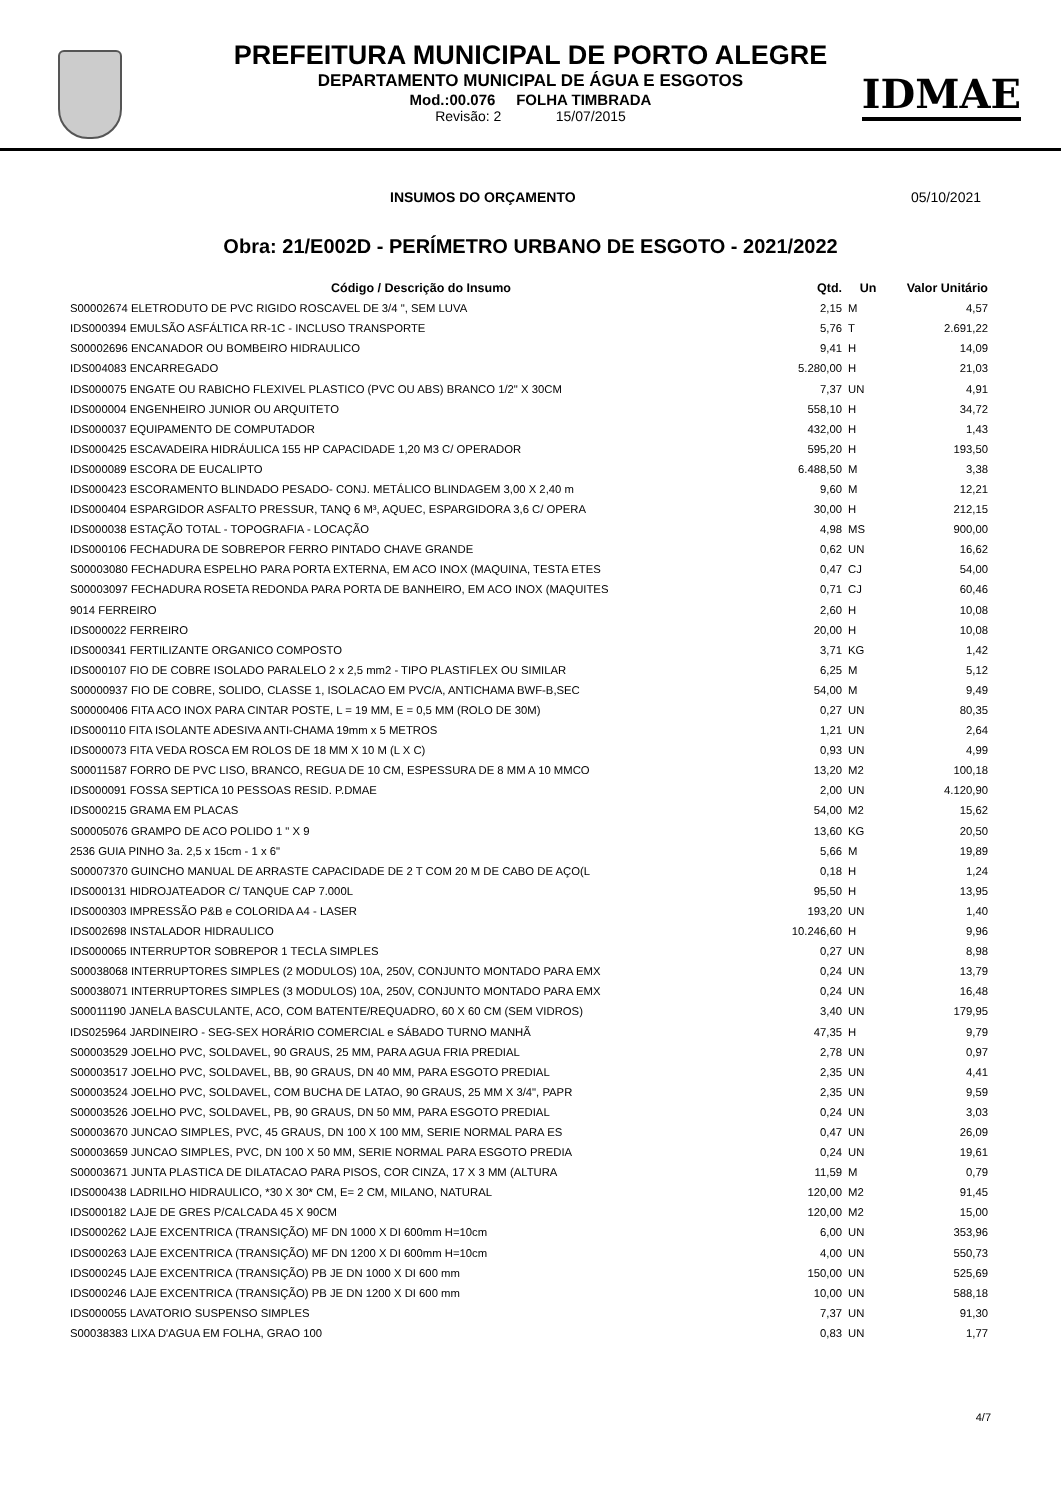PREFEITURA MUNICIPAL DE PORTO ALEGRE
DEPARTAMENTO MUNICIPAL DE ÁGUA E ESGOTOS
Mod.:00.076 FOLHA TIMBRADA
Revisão: 2 15/07/2015
IDMAE
INSUMOS DO ORÇAMENTO 05/10/2021
Obra: 21/E002D - PERÍMETRO URBANO DE ESGOTO - 2021/2022
| Código / Descrição do Insumo | Qtd. | Un | Valor Unitário |
| --- | --- | --- | --- |
| S00002674 ELETRODUTO DE PVC RIGIDO ROSCAVEL DE 3/4 ", SEM LUVA | 2,15 | M | 4,57 |
| IDS000394 EMULSÃO ASFÁLTICA RR-1C - INCLUSO TRANSPORTE | 5,76 | T | 2.691,22 |
| S00002696 ENCANADOR OU BOMBEIRO HIDRAULICO | 9,41 | H | 14,09 |
| IDS004083 ENCARREGADO | 5.280,00 | H | 21,03 |
| IDS000075 ENGATE OU RABICHO FLEXIVEL PLASTICO (PVC OU ABS) BRANCO 1/2" X 30CM | 7,37 | UN | 4,91 |
| IDS000004 ENGENHEIRO JUNIOR OU ARQUITETO | 558,10 | H | 34,72 |
| IDS000037 EQUIPAMENTO DE COMPUTADOR | 432,00 | H | 1,43 |
| IDS000425 ESCAVADEIRA HIDRÁULICA 155 HP CAPACIDADE 1,20 M3 C/ OPERADOR | 595,20 | H | 193,50 |
| IDS000089 ESCORA DE EUCALIPTO | 6.488,50 | M | 3,38 |
| IDS000423 ESCORAMENTO BLINDADO PESADO- CONJ. METÁLICO BLINDAGEM 3,00 X 2,40 m | 9,60 | M | 12,21 |
| IDS000404 ESPARGIDOR ASFALTO PRESSUR, TANQ 6 M³, AQUEC, ESPARGIDORA 3,6 C/ OPERA | 30,00 | H | 212,15 |
| IDS000038 ESTAÇÃO TOTAL - TOPOGRAFIA - LOCAÇÃO | 4,98 | MS | 900,00 |
| IDS000106 FECHADURA DE SOBREPOR FERRO PINTADO CHAVE GRANDE | 0,62 | UN | 16,62 |
| S00003080 FECHADURA ESPELHO PARA PORTA EXTERNA, EM ACO INOX (MAQUINA, TESTA ETES | 0,47 | CJ | 54,00 |
| S00003097 FECHADURA ROSETA REDONDA PARA PORTA DE BANHEIRO, EM ACO INOX (MAQUITES | 0,71 | CJ | 60,46 |
| 9014 FERREIRO | 2,60 | H | 10,08 |
| IDS000022 FERREIRO | 20,00 | H | 10,08 |
| IDS000341 FERTILIZANTE ORGANICO COMPOSTO | 3,71 | KG | 1,42 |
| IDS000107 FIO DE COBRE ISOLADO PARALELO 2 x 2,5 mm2 - TIPO PLASTIFLEX OU SIMILAR | 6,25 | M | 5,12 |
| S00000937 FIO DE COBRE, SOLIDO, CLASSE 1, ISOLACAO EM PVC/A, ANTICHAMA BWF-B,SEC | 54,00 | M | 9,49 |
| S00000406 FITA ACO INOX PARA CINTAR POSTE, L = 19 MM, E = 0,5 MM (ROLO DE 30M) | 0,27 | UN | 80,35 |
| IDS000110 FITA ISOLANTE ADESIVA ANTI-CHAMA 19mm x 5 METROS | 1,21 | UN | 2,64 |
| IDS000073 FITA VEDA ROSCA EM ROLOS DE 18 MM X 10 M (L X C) | 0,93 | UN | 4,99 |
| S00011587 FORRO DE PVC LISO, BRANCO, REGUA DE 10 CM, ESPESSURA DE 8 MM A 10 MMCO | 13,20 | M2 | 100,18 |
| IDS000091 FOSSA SEPTICA 10 PESSOAS RESID. P.DMAE | 2,00 | UN | 4.120,90 |
| IDS000215 GRAMA EM PLACAS | 54,00 | M2 | 15,62 |
| S00005076 GRAMPO DE ACO POLIDO 1 " X 9 | 13,60 | KG | 20,50 |
| 2536 GUIA PINHO 3a. 2,5 x 15cm - 1 x 6" | 5,66 | M | 19,89 |
| S00007370 GUINCHO MANUAL DE ARRASTE CAPACIDADE DE 2 T COM 20 M DE CABO DE AÇO(L | 0,18 | H | 1,24 |
| IDS000131 HIDROJATEADOR C/ TANQUE CAP 7.000L | 95,50 | H | 13,95 |
| IDS000303 IMPRESSÃO P&B e COLORIDA A4 - LASER | 193,20 | UN | 1,40 |
| IDS002698 INSTALADOR HIDRAULICO | 10.246,60 | H | 9,96 |
| IDS000065 INTERRUPTOR SOBREPOR 1 TECLA SIMPLES | 0,27 | UN | 8,98 |
| S00038068 INTERRUPTORES SIMPLES (2 MODULOS) 10A, 250V, CONJUNTO MONTADO PARA EMX | 0,24 | UN | 13,79 |
| S00038071 INTERRUPTORES SIMPLES (3 MODULOS) 10A, 250V, CONJUNTO MONTADO PARA EMX | 0,24 | UN | 16,48 |
| S00011190 JANELA BASCULANTE, ACO, COM BATENTE/REQUADRO, 60 X 60 CM (SEM VIDROS) | 3,40 | UN | 179,95 |
| IDS025964 JARDINEIRO - SEG-SEX HORÁRIO COMERCIAL e SÁBADO TURNO MANHÃ | 47,35 | H | 9,79 |
| S00003529 JOELHO PVC, SOLDAVEL, 90 GRAUS, 25 MM, PARA AGUA FRIA PREDIAL | 2,78 | UN | 0,97 |
| S00003517 JOELHO PVC, SOLDAVEL, BB, 90 GRAUS, DN 40 MM, PARA ESGOTO PREDIAL | 2,35 | UN | 4,41 |
| S00003524 JOELHO PVC, SOLDAVEL, COM BUCHA DE LATAO, 90 GRAUS, 25 MM X 3/4", PAPR | 2,35 | UN | 9,59 |
| S00003526 JOELHO PVC, SOLDAVEL, PB, 90 GRAUS, DN 50 MM, PARA ESGOTO PREDIAL | 0,24 | UN | 3,03 |
| S00003670 JUNCAO SIMPLES, PVC, 45 GRAUS, DN 100 X 100 MM, SERIE NORMAL PARA ES | 0,47 | UN | 26,09 |
| S00003659 JUNCAO SIMPLES, PVC, DN 100 X 50 MM, SERIE NORMAL PARA ESGOTO PREDIA | 0,24 | UN | 19,61 |
| S00003671 JUNTA PLASTICA DE DILATACAO PARA PISOS, COR CINZA, 17 X 3 MM (ALTURA | 11,59 | M | 0,79 |
| IDS000438 LADRILHO HIDRAULICO, *30 X 30* CM, E= 2 CM, MILANO, NATURAL | 120,00 | M2 | 91,45 |
| IDS000182 LAJE DE GRES P/CALCADA 45 X 90CM | 120,00 | M2 | 15,00 |
| IDS000262 LAJE EXCENTRICA (TRANSIÇÃO) MF DN 1000 X DI 600mm H=10cm | 6,00 | UN | 353,96 |
| IDS000263 LAJE EXCENTRICA (TRANSIÇÃO) MF DN 1200 X DI 600mm H=10cm | 4,00 | UN | 550,73 |
| IDS000245 LAJE EXCENTRICA (TRANSIÇÃO) PB JE DN 1000 X DI 600 mm | 150,00 | UN | 525,69 |
| IDS000246 LAJE EXCENTRICA (TRANSIÇÃO) PB JE DN 1200 X DI 600 mm | 10,00 | UN | 588,18 |
| IDS000055 LAVATORIO SUSPENSO SIMPLES | 7,37 | UN | 91,30 |
| S00038383 LIXA D'AGUA EM FOLHA, GRAO 100 | 0,83 | UN | 1,77 |
4/7